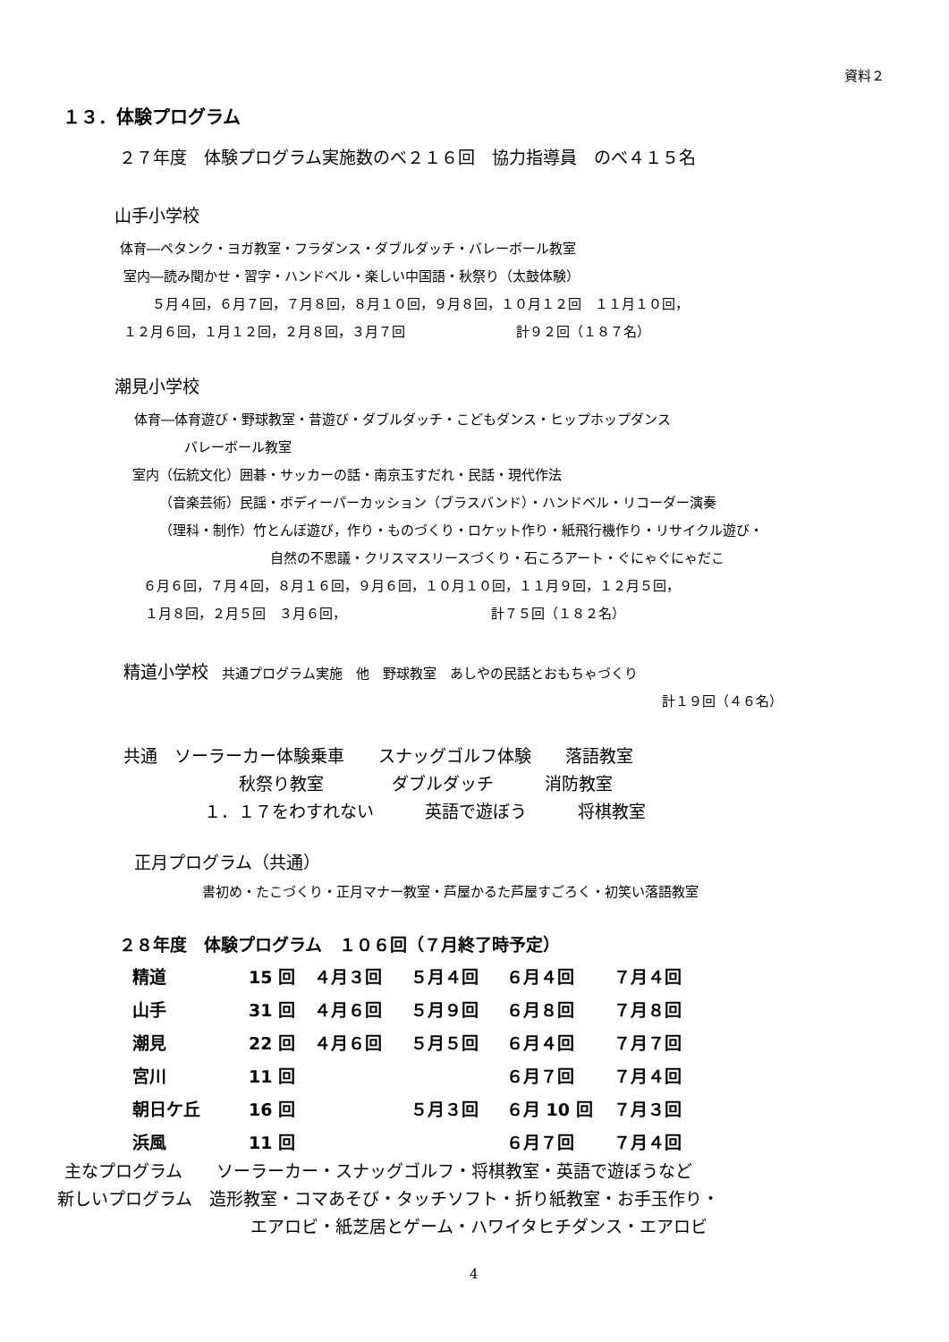資料２
１３．体験プログラム
２７年度　体験プログラム実施数のべ２１６回　協力指導員　のべ４１５名
山手小学校
体育―ペタンク・ヨガ教室・フラダンス・ダブルダッチ・バレーボール教室
室内―読み聞かせ・習字・ハンドベル・楽しい中国語・秋祭り（太鼓体験）
５月４回，６月７回，７月８回，８月１０回，９月８回，１０月１２回　１１月１０回，
１２月６回，１月１２回，２月８回，３月７回 計９２回（１８７名）
潮見小学校
体育―体育遊び・野球教室・昔遊び・ダブルダッチ・こどもダンス・ヒップホップダンス
バレーボール教室
室内（伝統文化）囲碁・サッカーの話・南京玉すだれ・民話・現代作法
（音楽芸術）民謡・ボディーパーカッション（ブラスバンド）・ハンドベル・リコーダー演奏
（理科・制作）竹とんぼ遊び，作り・ものづくり・ロケット作り・紙飛行機作り・リサイクル遊び・
自然の不思議・クリスマスリースづくり・石ころアート・ぐにゃぐにゃだこ
６月６回，７月４回，８月１６回，９月６回，１０月１０回，１１月９回，１２月５回，
１月８回，２月５回　３月６回， 計７５回（１８２名）
精道小学校　共通プログラム実施　他　野球教室　あしやの民話とおもちゃづくり
計１９回（４６名）
共通　ソーラーカー体験乗車　　スナッグゴルフ体験　　落語教室
秋祭り教室　　　　ダブルダッチ　　　消防教室
１．１７をわすれない　　　英語で遊ぼう　　　将棋教室
正月プログラム（共通）
書初め・たこづくり・正月マナー教室・芦屋かるた芦屋すごろく・初笑い落語教室
２８年度　体験プログラム　１０６回（７月終了時予定）
| 精道 | 15 回 | ４月３回 | ５月４回 | ６月４回 | ７月４回 |
| 山手 | 31 回 | ４月６回 | ５月９回 | ６月８回 | ７月８回 |
| 潮見 | 22 回 | ４月６回 | ５月５回 | ６月４回 | ７月７回 |
| 宮川 | 11 回 | | | ６月７回 | ７月４回 |
| 朝日ケ丘 | 16 回 | | ５月３回 | ６月 10 回 | ７月３回 |
| 浜風 | 11 回 | | | ６月７回 | ７月４回 |
主なプログラム　　ソーラーカー・スナッグゴルフ・将棋教室・英語で遊ぼうなど
新しいプログラム　造形教室・コマあそび・タッチソフト・折り紙教室・お手玉作り・
エアロビ・紙芝居とゲーム・ハワイタヒチダンス・エアロビ
4